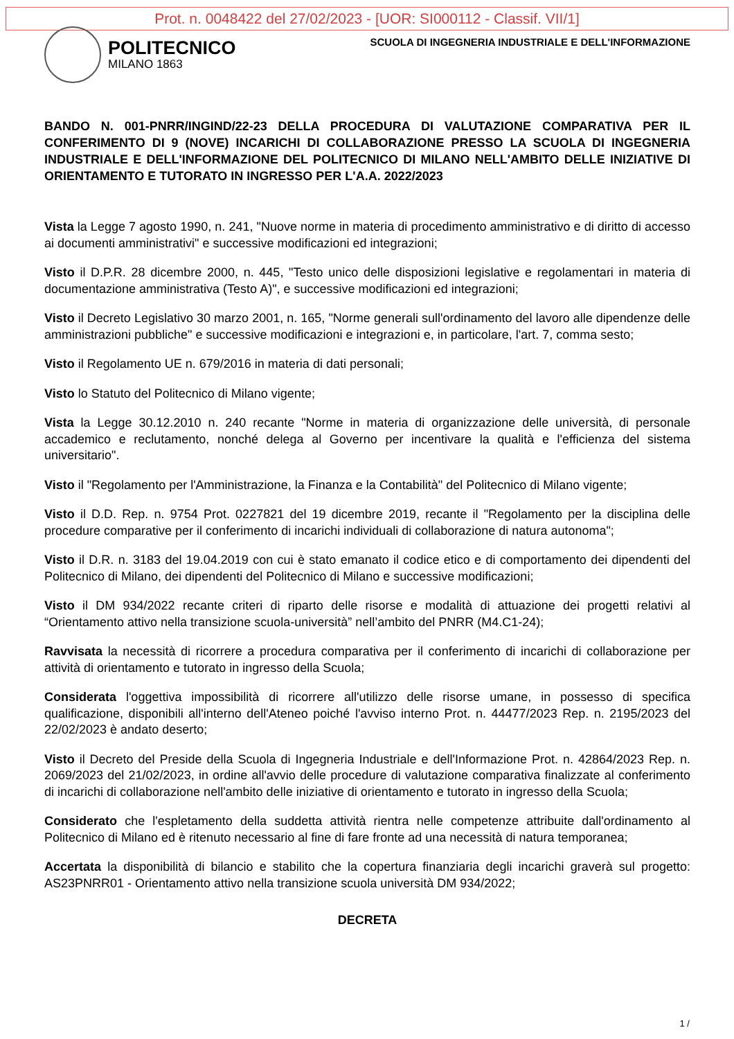Prot. n. 0048422 del 27/02/2023 - [UOR: SI000112 - Classif. VII/1]
POLITECNICO
MILANO 1863
SCUOLA DI INGEGNERIA INDUSTRIALE E DELL'INFORMAZIONE
BANDO N. 001-PNRR/INGIND/22-23 DELLA PROCEDURA DI VALUTAZIONE COMPARATIVA PER IL CONFERIMENTO DI 9 (NOVE) INCARICHI DI COLLABORAZIONE PRESSO LA SCUOLA DI INGEGNERIA INDUSTRIALE E DELL'INFORMAZIONE DEL POLITECNICO DI MILANO NELL'AMBITO DELLE INIZIATIVE DI ORIENTAMENTO E TUTORATO IN INGRESSO PER L'A.A. 2022/2023
Vista la Legge 7 agosto 1990, n. 241, "Nuove norme in materia di procedimento amministrativo e di diritto di accesso ai documenti amministrativi" e successive modificazioni ed integrazioni;
Visto il D.P.R. 28 dicembre 2000, n. 445, "Testo unico delle disposizioni legislative e regolamentari in materia di documentazione amministrativa (Testo A)", e successive modificazioni ed integrazioni;
Visto il Decreto Legislativo 30 marzo 2001, n. 165, "Norme generali sull'ordinamento del lavoro alle dipendenze delle amministrazioni pubbliche" e successive modificazioni e integrazioni e, in particolare, l'art. 7, comma sesto;
Visto il Regolamento UE n. 679/2016 in materia di dati personali;
Visto lo Statuto del Politecnico di Milano vigente;
Vista la Legge 30.12.2010 n. 240 recante "Norme in materia di organizzazione delle università, di personale accademico e reclutamento, nonché delega al Governo per incentivare la qualità e l'efficienza del sistema universitario".
Visto il "Regolamento per l'Amministrazione, la Finanza e la Contabilità" del Politecnico di Milano vigente;
Visto il D.D. Rep. n. 9754 Prot. 0227821 del 19 dicembre 2019, recante il "Regolamento per la disciplina delle procedure comparative per il conferimento di incarichi individuali di collaborazione di natura autonoma";
Visto il D.R. n. 3183 del 19.04.2019 con cui è stato emanato il codice etico e di comportamento dei dipendenti del Politecnico di Milano, dei dipendenti del Politecnico di Milano e successive modificazioni;
Visto il DM 934/2022 recante criteri di riparto delle risorse e modalità di attuazione dei progetti relativi al “Orientamento attivo nella transizione scuola-università” nell’ambito del PNRR (M4.C1-24);
Ravvisata la necessità di ricorrere a procedura comparativa per il conferimento di incarichi di collaborazione per attività di orientamento e tutorato in ingresso della Scuola;
Considerata l'oggettiva impossibilità di ricorrere all'utilizzo delle risorse umane, in possesso di specifica qualificazione, disponibili all'interno dell'Ateneo poiché l'avviso interno Prot. n. 44477/2023 Rep. n. 2195/2023 del 22/02/2023 è andato deserto;
Visto il Decreto del Preside della Scuola di Ingegneria Industriale e dell'Informazione Prot. n. 42864/2023 Rep. n. 2069/2023 del 21/02/2023, in ordine all'avvio delle procedure di valutazione comparativa finalizzate al conferimento di incarichi di collaborazione nell'ambito delle iniziative di orientamento e tutorato in ingresso della Scuola;
Considerato che l'espletamento della suddetta attività rientra nelle competenze attribuite dall'ordinamento al Politecnico di Milano ed è ritenuto necessario al fine di fare fronte ad una necessità di natura temporanea;
Accertata la disponibilità di bilancio e stabilito che la copertura finanziaria degli incarichi graverà sul progetto: AS23PNRR01 - Orientamento attivo nella transizione scuola università DM 934/2022;
DECRETA
1 /